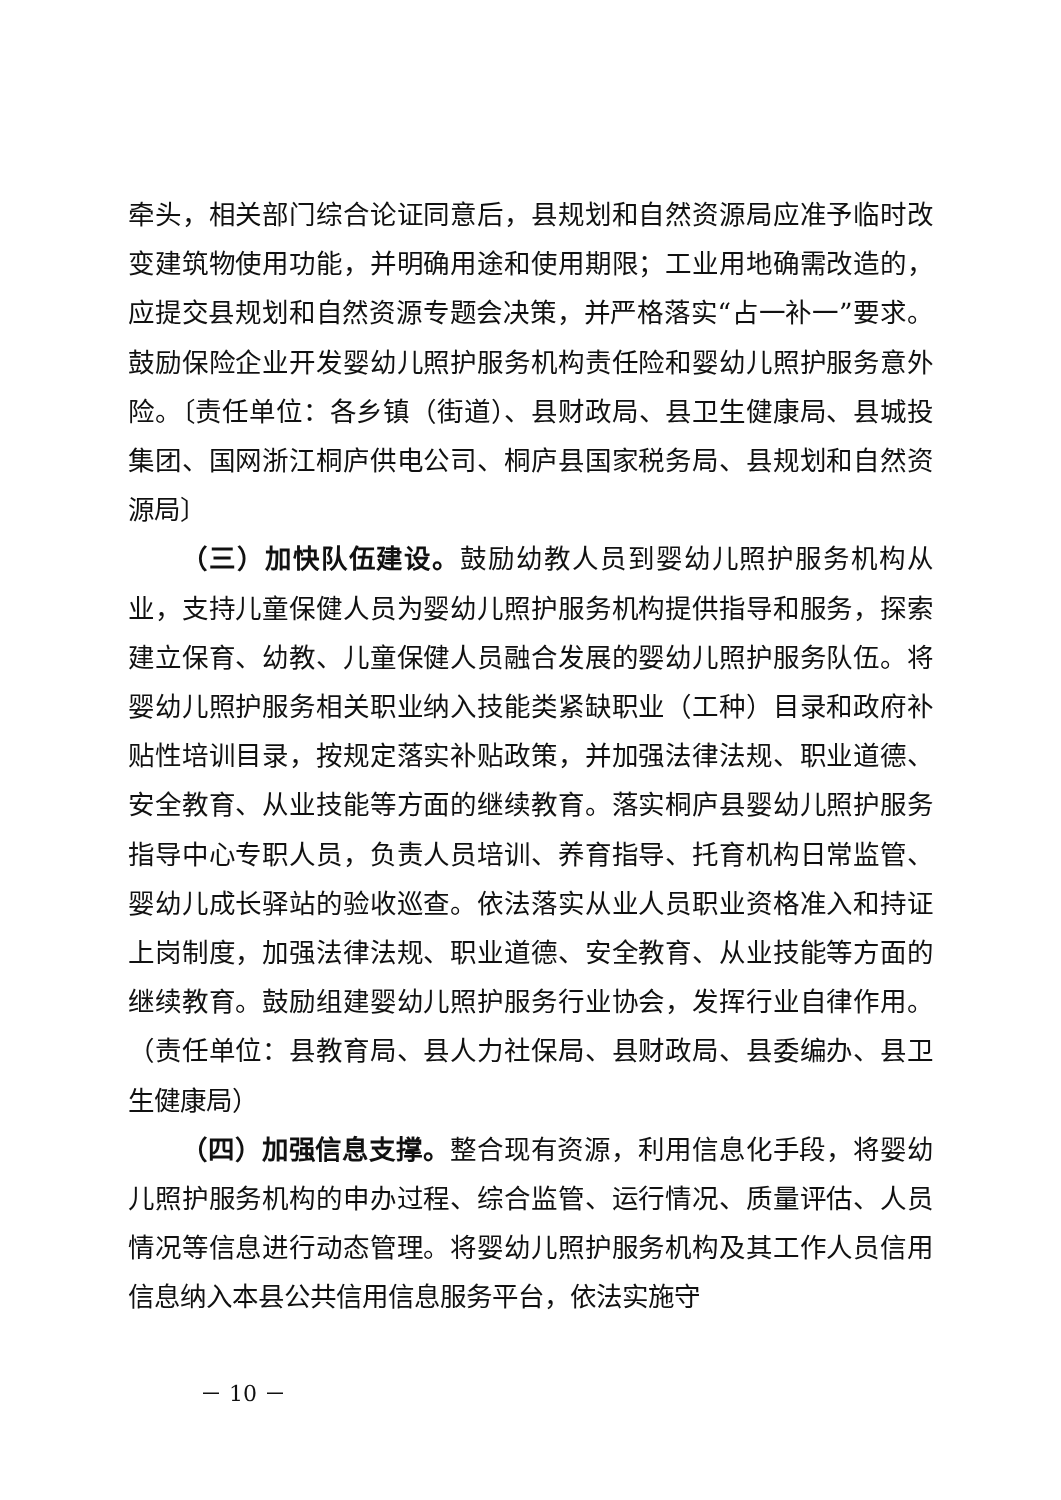牵头，相关部门综合论证同意后，县规划和自然资源局应准予临时改变建筑物使用功能，并明确用途和使用期限；工业用地确需改造的，应提交县规划和自然资源专题会决策，并严格落实“占一补一”要求。鼓励保险企业开发婴幼儿照护服务机构责任险和婴幼儿照护服务意外险。〔责任单位：各乡镇（街道）、县财政局、县卫生健康局、县城投集团、国网浙江桐庐供电公司、桐庐县国家税务局、县规划和自然资源局〕
（三）加快队伍建设。鼓励幼教人员到婴幼儿照护服务机构从业，支持儿童保健人员为婴幼儿照护服务机构提供指导和服务，探索建立保育、幼教、儿童保健人员融合发展的婴幼儿照护服务队伍。将婴幼儿照护服务相关职业纳入技能类紧缺职业（工种）目录和政府补贴性培训目录，按规定落实补贴政策，并加强法律法规、职业道德、安全教育、从业技能等方面的继续教育。落实桐庐县婴幼儿照护服务指导中心专职人员，负责人员培训、养育指导、托育机构日常监管、婴幼儿成长驿站的验收巡查。依法落实从业人员职业资格准入和持证上岗制度，加强法律法规、职业道德、安全教育、从业技能等方面的继续教育。鼓励组建婴幼儿照护服务行业协会，发挥行业自律作用。（责任单位：县教育局、县人力社保局、县财政局、县委编办、县卫生健康局）
（四）加强信息支撑。整合现有资源，利用信息化手段，将婴幼儿照护服务机构的申办过程、综合监管、运行情况、质量评估、人员情况等信息进行动态管理。将婴幼儿照护服务机构及其工作人员信用信息纳入本县公共信用信息服务平台，依法实施守
－ 10 －